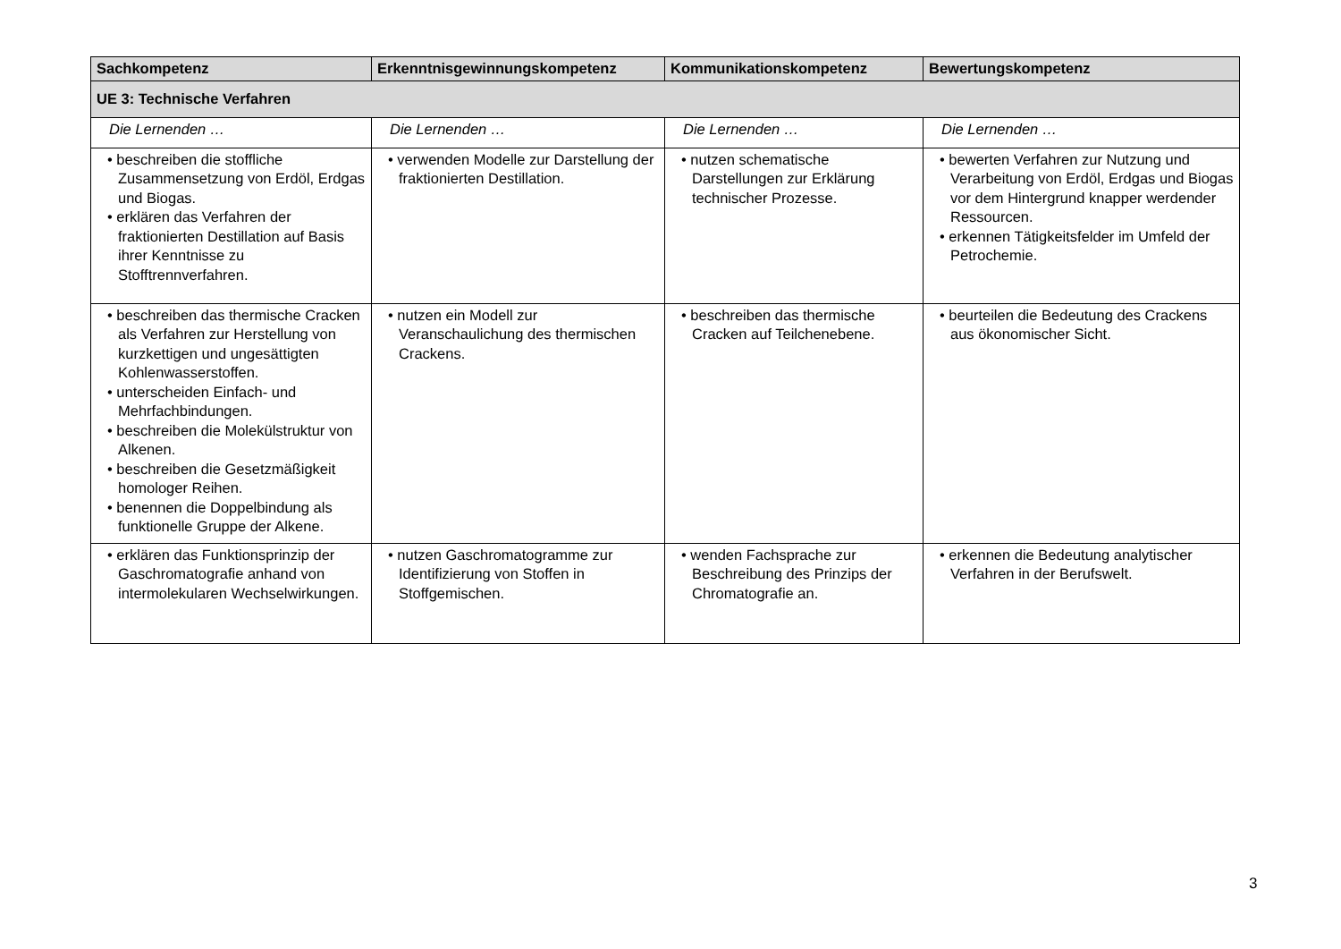| Sachkompetenz | Erkenntnisgewinnungskompetenz | Kommunikationskompetenz | Bewertungskompetenz |
| --- | --- | --- | --- |
| UE 3: Technische Verfahren | | | |
| Die Lernenden … | Die Lernenden … | Die Lernenden … | Die Lernenden … |
| • beschreiben die stoffliche Zusammensetzung von Erdöl, Erdgas und Biogas. • erklären das Verfahren der fraktionierten Destillation auf Basis ihrer Kenntnisse zu Stofftrennverfahren. | • verwenden Modelle zur Darstellung der fraktionierten Destillation. | • nutzen schematische Darstellungen zur Erklärung technischer Prozesse. | • bewerten Verfahren zur Nutzung und Verarbeitung von Erdöl, Erdgas und Biogas vor dem Hintergrund knapper werdender Ressourcen. • erkennen Tätigkeitsfelder im Umfeld der Petrochemie. |
| • beschreiben das thermische Cracken als Verfahren zur Herstellung von kurzkettigen und ungesättigten Kohlenwasserstoffen. • unterscheiden Einfach- und Mehrfachbindungen. • beschreiben die Molekülstruktur von Alkenen. • beschreiben die Gesetzmäßigkeit homologer Reihen. • benennen die Doppelbindung als funktionelle Gruppe der Alkene. | • nutzen ein Modell zur Veranschaulichung des thermischen Crackens. | • beschreiben das thermische Cracken auf Teilchenebene. | • beurteilen die Bedeutung des Crackens aus ökonomischer Sicht. |
| • erklären das Funktionsprinzip der Gaschromatografie anhand von intermolekularen Wechselwirkungen. | • nutzen Gaschromatogramme zur Identifizierung von Stoffen in Stoffgemischen. | • wenden Fachsprache zur Beschreibung des Prinzips der Chromatografie an. | • erkennen die Bedeutung analytischer Verfahren in der Berufswelt. |
3